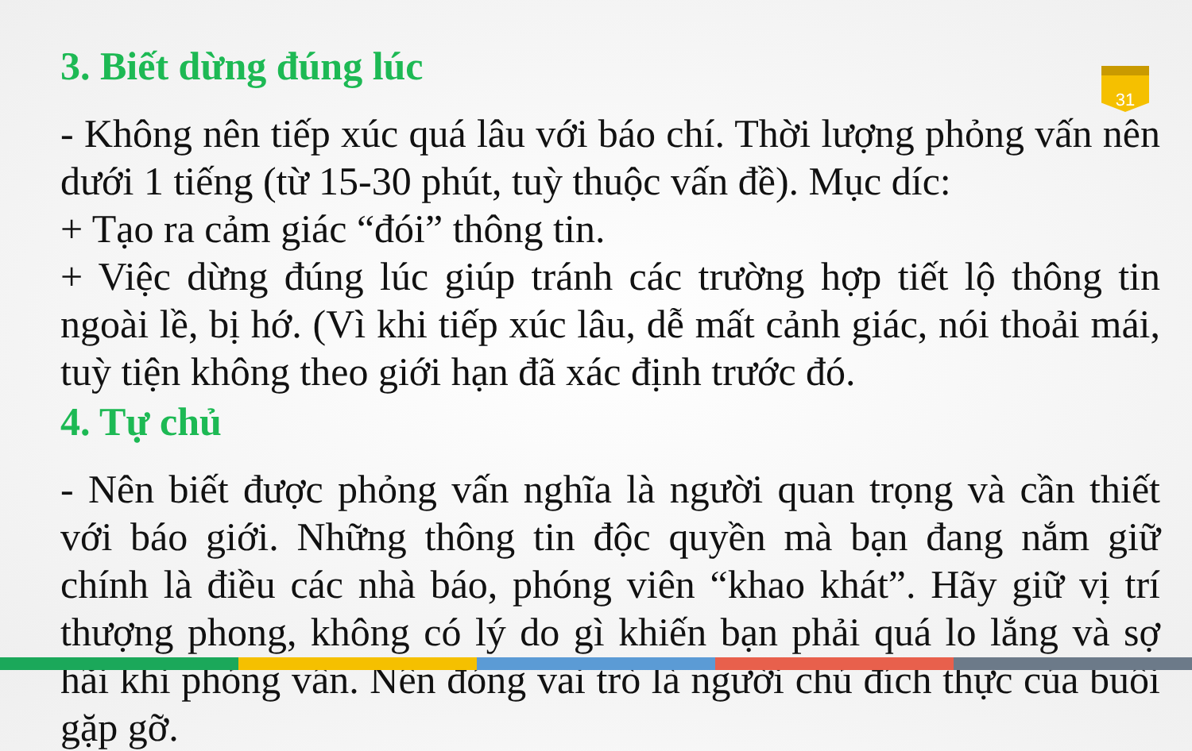31
3. Biết dừng đúng lúc
- Không nên tiếp xúc quá lâu với báo chí. Thời lượng phỏng vấn nên dưới 1 tiếng (từ 15-30 phút, tuỳ thuộc vấn đề). Mục díc:
+ Tạo ra cảm giác “đói” thông tin.
+ Việc dừng đúng lúc giúp tránh các trường hợp tiết lộ thông tin ngoài lề, bị hớ. (Vì khi tiếp xúc lâu, dễ mất cảnh giác, nói thoải mái, tuỳ tiện không theo giới hạn đã xác định trước đó.
4. Tự chủ
- Nên biết được phỏng vấn nghĩa là người quan trọng và cần thiết với báo giới. Những thông tin độc quyền mà bạn đang nắm giữ chính là điều các nhà báo, phóng viên “khao khát”. Hãy giữ vị trí thượng phong, không có lý do gì khiến bạn phải quá lo lắng và sợ hãi khi phỏng vấn. Nên đóng vai trò là người chủ đích thực của buổi gặp gỡ.